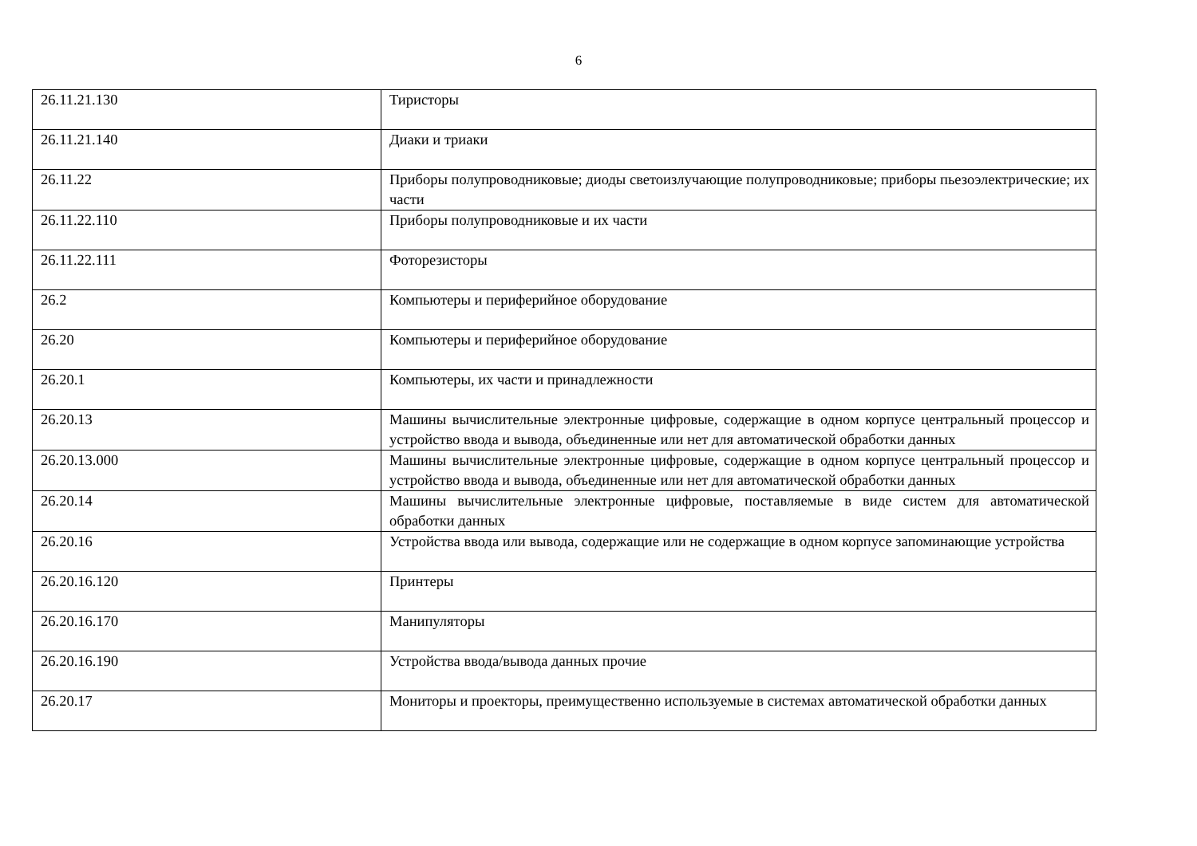6
| 26.11.21.130 | Тиристоры |
| 26.11.21.140 | Диаки и триаки |
| 26.11.22 | Приборы полупроводниковые; диоды светоизлучающие полупроводниковые; приборы пьезоэлектрические; их части |
| 26.11.22.110 | Приборы полупроводниковые и их части |
| 26.11.22.111 | Фоторезисторы |
| 26.2 | Компьютеры и периферийное оборудование |
| 26.20 | Компьютеры и периферийное оборудование |
| 26.20.1 | Компьютеры, их части и принадлежности |
| 26.20.13 | Машины вычислительные электронные цифровые, содержащие в одном корпусе центральный процессор и устройство ввода и вывода, объединенные или нет для автоматической обработки данных |
| 26.20.13.000 | Машины вычислительные электронные цифровые, содержащие в одном корпусе центральный процессор и устройство ввода и вывода, объединенные или нет для автоматической обработки данных |
| 26.20.14 | Машины вычислительные электронные цифровые, поставляемые в виде систем для автоматической обработки данных |
| 26.20.16 | Устройства ввода или вывода, содержащие или не содержащие в одном корпусе запоминающие устройства |
| 26.20.16.120 | Принтеры |
| 26.20.16.170 | Манипуляторы |
| 26.20.16.190 | Устройства ввода/вывода данных прочие |
| 26.20.17 | Мониторы и проекторы, преимущественно используемые в системах автоматической обработки данных |